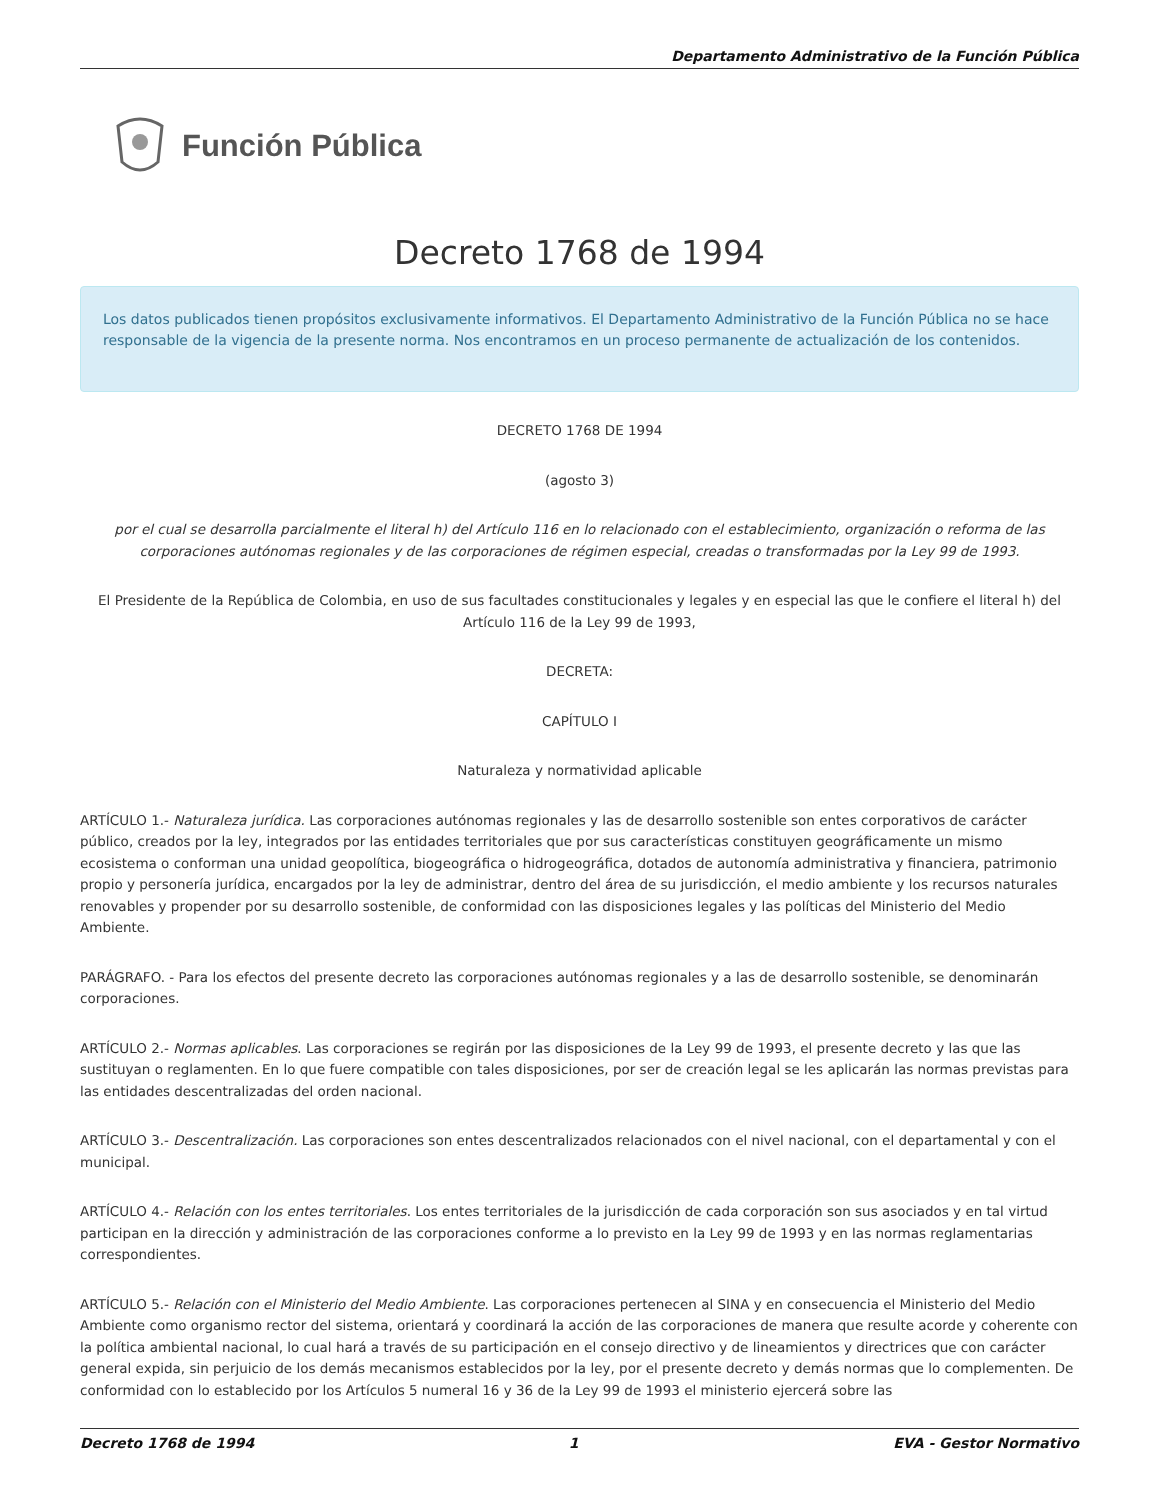Departamento Administrativo de la Función Pública
Función Pública
Decreto 1768 de 1994
Los datos publicados tienen propósitos exclusivamente informativos. El Departamento Administrativo de la Función Pública no se hace responsable de la vigencia de la presente norma. Nos encontramos en un proceso permanente de actualización de los contenidos.
DECRETO 1768 DE 1994
(agosto 3)
por el cual se desarrolla parcialmente el literal h) del Artículo 116 en lo relacionado con el establecimiento, organización o reforma de las corporaciones autónomas regionales y de las corporaciones de régimen especial, creadas o transformadas por la Ley 99 de 1993.
El Presidente de la República de Colombia, en uso de sus facultades constitucionales y legales y en especial las que le confiere el literal h) del Artículo 116 de la Ley 99 de 1993,
DECRETA:
CAPÍTULO I
Naturaleza y normatividad aplicable
ARTÍCULO 1.- Naturaleza jurídica. Las corporaciones autónomas regionales y las de desarrollo sostenible son entes corporativos de carácter público, creados por la ley, integrados por las entidades territoriales que por sus características constituyen geográficamente un mismo ecosistema o conforman una unidad geopolítica, biogeográfica o hidrogeográfica, dotados de autonomía administrativa y financiera, patrimonio propio y personería jurídica, encargados por la ley de administrar, dentro del área de su jurisdicción, el medio ambiente y los recursos naturales renovables y propender por su desarrollo sostenible, de conformidad con las disposiciones legales y las políticas del Ministerio del Medio Ambiente.
PARÁGRAFO. - Para los efectos del presente decreto las corporaciones autónomas regionales y a las de desarrollo sostenible, se denominarán corporaciones.
ARTÍCULO 2.- Normas aplicables. Las corporaciones se regirán por las disposiciones de la Ley 99 de 1993, el presente decreto y las que las sustituyan o reglamenten. En lo que fuere compatible con tales disposiciones, por ser de creación legal se les aplicarán las normas previstas para las entidades descentralizadas del orden nacional.
ARTÍCULO 3.- Descentralización. Las corporaciones son entes descentralizados relacionados con el nivel nacional, con el departamental y con el municipal.
ARTÍCULO 4.- Relación con los entes territoriales. Los entes territoriales de la jurisdicción de cada corporación son sus asociados y en tal virtud participan en la dirección y administración de las corporaciones conforme a lo previsto en la Ley 99 de 1993 y en las normas reglamentarias correspondientes.
ARTÍCULO 5.- Relación con el Ministerio del Medio Ambiente. Las corporaciones pertenecen al SINA y en consecuencia el Ministerio del Medio Ambiente como organismo rector del sistema, orientará y coordinará la acción de las corporaciones de manera que resulte acorde y coherente con la política ambiental nacional, lo cual hará a través de su participación en el consejo directivo y de lineamientos y directrices que con carácter general expida, sin perjuicio de los demás mecanismos establecidos por la ley, por el presente decreto y demás normas que lo complementen. De conformidad con lo establecido por los Artículos 5 numeral 16 y 36 de la Ley 99 de 1993 el ministerio ejercerá sobre las
Decreto 1768 de 1994 1 EVA - Gestor Normativo